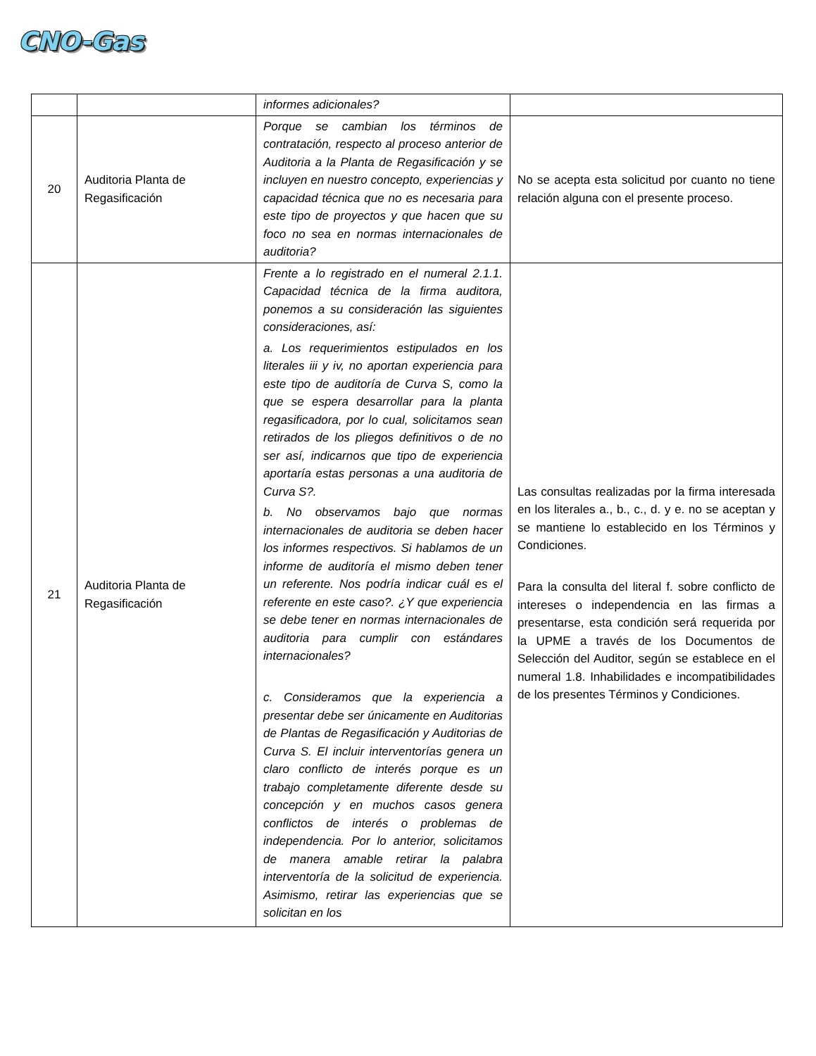CNO-Gas
| | | informes adicionales? | |
| 20 | Auditoria Planta de Regasificación | Porque se cambian los términos de contratación, respecto al proceso anterior de Auditoria a la Planta de Regasificación y se incluyen en nuestro concepto, experiencias y capacidad técnica que no es necesaria para este tipo de proyectos y que hacen que su foco no sea en normas internacionales de auditoria? | No se acepta esta solicitud por cuanto no tiene relación alguna con el presente proceso. |
| 21 | Auditoria Planta de Regasificación | Frente a lo registrado en el numeral 2.1.1. Capacidad técnica de la firma auditora, ponemos a su consideración las siguientes consideraciones, así: a. Los requerimientos estipulados en los literales iii y iv, no aportan experiencia para este tipo de auditoría de Curva S, como la que se espera desarrollar para la planta regasificadora, por lo cual, solicitamos sean retirados de los pliegos definitivos o de no ser así, indicarnos que tipo de experiencia aportaría estas personas a una auditoria de Curva S?. b. No observamos bajo que normas internacionales de auditoria se deben hacer los informes respectivos. Si hablamos de un informe de auditoría el mismo deben tener un referente. Nos podría indicar cuál es el referente en este caso?. ¿Y que experiencia se debe tener en normas internacionales de auditoria para cumplir con estándares internacionales? c. Consideramos que la experiencia a presentar debe ser únicamente en Auditorias de Plantas de Regasificación y Auditorias de Curva S. El incluir interventorías genera un claro conflicto de interés porque es un trabajo completamente diferente desde su concepción y en muchos casos genera conflictos de interés o problemas de independencia. Por lo anterior, solicitamos de manera amable retirar la palabra interventoría de la solicitud de experiencia. Asimismo, retirar las experiencias que se solicitan en los | Las consultas realizadas por la firma interesada en los literales a., b., c., d. y e. no se aceptan y se mantiene lo establecido en los Términos y Condiciones. Para la consulta del literal f. sobre conflicto de intereses o independencia en las firmas a presentarse, esta condición será requerida por la UPME a través de los Documentos de Selección del Auditor, según se establece en el numeral 1.8. Inhabilidades e incompatibilidades de los presentes Términos y Condiciones. |